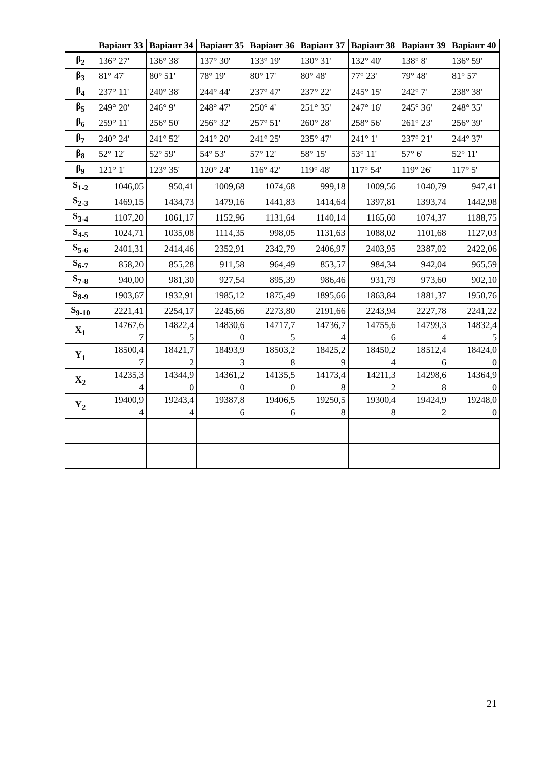| | Варіант 33 | Варіант 34 | Варіант 35 | Варіант 36 | Варіант 37 | Варіант 38 | Варіант 39 | Варіант 40 |
| --- | --- | --- | --- | --- | --- | --- | --- | --- |
| β<sub>2</sub> | 136° 27' | 136° 38' | 137° 30' | 133° 19' | 130° 31' | 132° 40' | 138° 8' | 136° 59' |
| β<sub>3</sub> | 81° 47' | 80° 51' | 78° 19' | 80° 17' | 80° 48' | 77° 23' | 79° 48' | 81° 57' |
| β<sub>4</sub> | 237° 11' | 240° 38' | 244° 44' | 237° 47' | 237° 22' | 245° 15' | 242° 7' | 238° 38' |
| β<sub>5</sub> | 249° 20' | 246° 9' | 248° 47' | 250° 4' | 251° 35' | 247° 16' | 245° 36' | 248° 35' |
| β<sub>6</sub> | 259° 11' | 256° 50' | 256° 32' | 257° 51' | 260° 28' | 258° 56' | 261° 23' | 256° 39' |
| β<sub>7</sub> | 240° 24' | 241° 52' | 241° 20' | 241° 25' | 235° 47' | 241° 1' | 237° 21' | 244° 37' |
| β<sub>8</sub> | 52° 12' | 52° 59' | 54° 53' | 57° 12' | 58° 15' | 53° 11' | 57° 6' | 52° 11' |
| β<sub>9</sub> | 121° 1' | 123° 35' | 120° 24' | 116° 42' | 119° 48' | 117° 54' | 119° 26' | 117° 5' |
| S<sub>1-2</sub> | 1046,05 | 950,41 | 1009,68 | 1074,68 | 999,18 | 1009,56 | 1040,79 | 947,41 |
| S<sub>2-3</sub> | 1469,15 | 1434,73 | 1479,16 | 1441,83 | 1414,64 | 1397,81 | 1393,74 | 1442,98 |
| S<sub>3-4</sub> | 1107,20 | 1061,17 | 1152,96 | 1131,64 | 1140,14 | 1165,60 | 1074,37 | 1188,75 |
| S<sub>4-5</sub> | 1024,71 | 1035,08 | 1114,35 | 998,05 | 1131,63 | 1088,02 | 1101,68 | 1127,03 |
| S<sub>5-6</sub> | 2401,31 | 2414,46 | 2352,91 | 2342,79 | 2406,97 | 2403,95 | 2387,02 | 2422,06 |
| S<sub>6-7</sub> | 858,20 | 855,28 | 911,58 | 964,49 | 853,57 | 984,34 | 942,04 | 965,59 |
| S<sub>7-8</sub> | 940,00 | 981,30 | 927,54 | 895,39 | 986,46 | 931,79 | 973,60 | 902,10 |
| S<sub>8-9</sub> | 1903,67 | 1932,91 | 1985,12 | 1875,49 | 1895,66 | 1863,84 | 1881,37 | 1950,76 |
| S<sub>9-10</sub> | 2221,41 | 2254,17 | 2245,66 | 2273,80 | 2191,66 | 2243,94 | 2227,78 | 2241,22 |
| X<sub>1</sub> | 14767,6 7 | 14822,4 5 | 14830,6 0 | 14717,7 5 | 14736,7 4 | 14755,6 6 | 14799,3 4 | 14832,4 5 |
| Y<sub>1</sub> | 18500,4 7 | 18421,7 2 | 18493,9 3 | 18503,2 8 | 18425,2 9 | 18450,2 4 | 18512,4 6 | 18424,0 0 |
| X<sub>2</sub> | 14235,3 4 | 14344,9 0 | 14361,2 0 | 14135,5 0 | 14173,4 8 | 14211,3 2 | 14298,6 8 | 14364,9 0 |
| Y<sub>2</sub> | 19400,9 4 | 19243,4 4 | 19387,8 6 | 19406,5 6 | 19250,5 8 | 19300,4 8 | 19424,9 2 | 19248,0 0 |
21